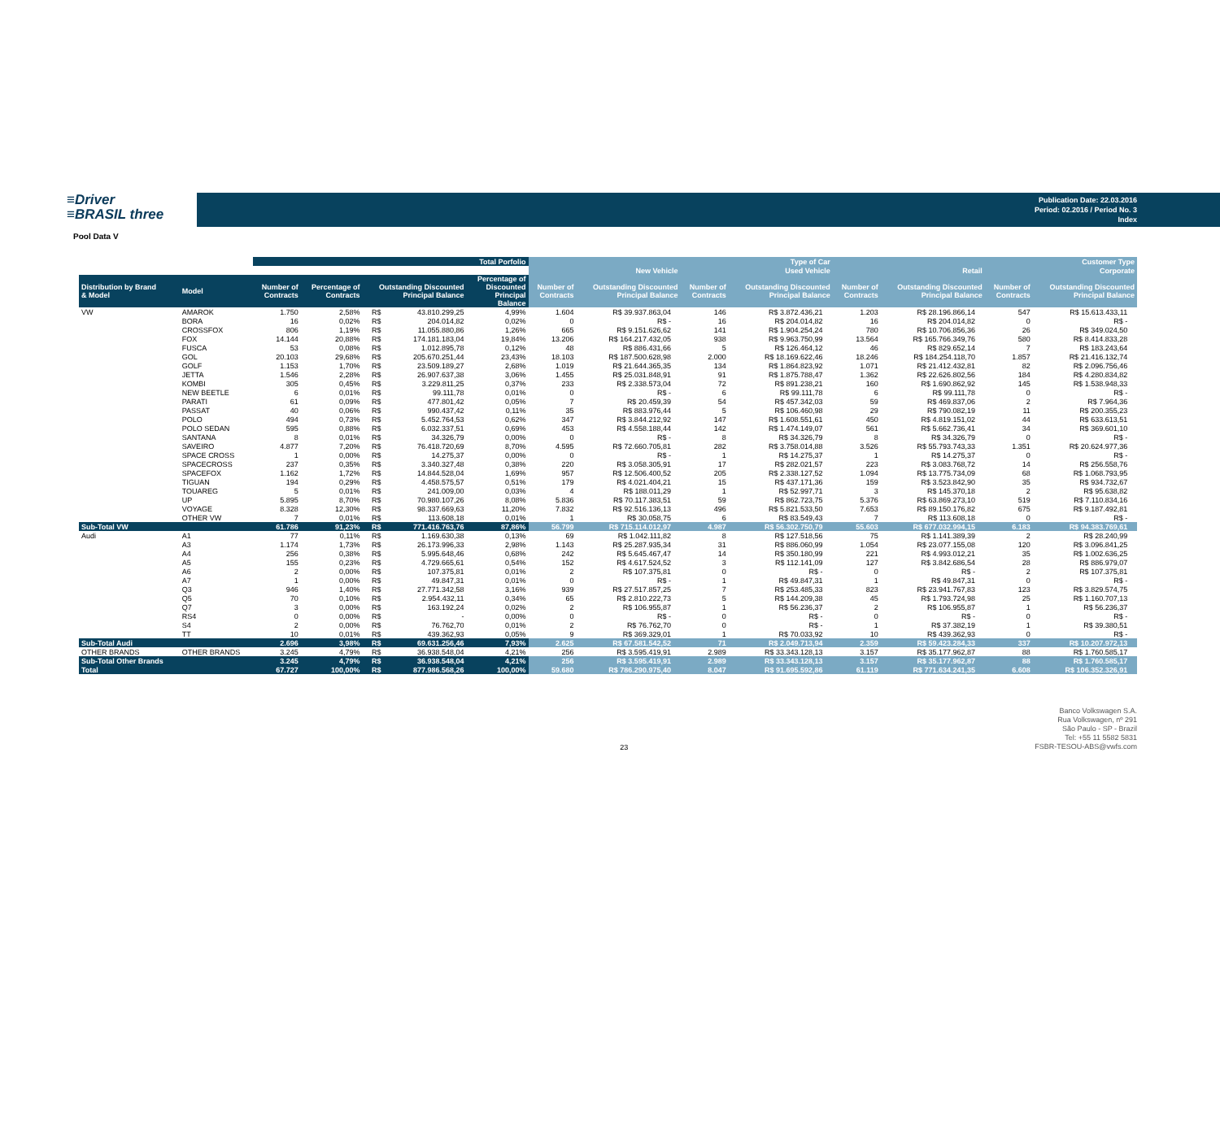≡Driver
≡BRASIL three
Publication Date: 22.03.2016
Period: 02.2016 / Period No. 3
Index
Pool Data V
| | | Total Porfolio | | | | | Type of Car | | | | | | Customer Type | | | | | |
| --- | --- | --- | --- | --- | --- | --- | --- | --- | --- | --- | --- | --- | --- | --- | --- | --- | --- | --- |
| | | | | | | | New Vehicle | | | Used Vehicle | | | Retail | | | Corporate | | |
| Distribution by Brand & Model | Model | Number of Contracts | Percentage of Contracts | Outstanding Discounted Principal Balance | | Percentage of Discounted Principal Balance | Number of Contracts | Outstanding Discounted Principal Balance | | Number of Contracts | Outstanding Discounted Principal Balance | | Number of Contracts | Outstanding Discounted Principal Balance | | Number of Contracts | Outstanding Discounted Principal Balance | |
| VW | AMAROK | 1.750 | 2,58% | R$ | 43.810.299,25 | 4,99% | 1.604 | R$ 39.937.863,04 | | 146 | R$ 3.872.436,21 | | 1.203 | R$ 28.196.866,14 | | 547 | R$ 15.613.433,11 | |
| | BORA | 16 | 0,02% | R$ | 204.014,82 | 0,02% | 0 | R$ - | | 16 | R$ 204.014,82 | | 16 | R$ 204.014,82 | | 0 | R$ - | |
| | CROSSFOX | 806 | 1,19% | R$ | 11.055.880,86 | 1,26% | 665 | R$ 9.151.626,62 | | 141 | R$ 1.904.254,24 | | 780 | R$ 10.706.856,36 | | 26 | R$ 349.024,50 | |
| | FOX | 14.144 | 20,88% | R$ | 174.181.183,04 | 19,84% | 13.206 | R$ 164.217.432,05 | | 938 | R$ 9.963.750,99 | | 13.564 | R$ 165.766.349,76 | | 580 | R$ 8.414.833,28 | |
| | FUSCA | 53 | 0,08% | R$ | 1.012.895,78 | 0,12% | 48 | R$ 886.431,66 | | 5 | R$ 126.464,12 | | 46 | R$ 829.652,14 | | 7 | R$ 183.243,64 | |
| | GOL | 20.103 | 29,68% | R$ | 205.670.251,44 | 23,43% | 18.103 | R$ 187.500.628,98 | | 2.000 | R$ 18.169.622,46 | | 18.246 | R$ 184.254.118,70 | | 1.857 | R$ 21.416.132,74 | |
| | GOLF | 1.153 | 1,70% | R$ | 23.509.189,27 | 2,68% | 1.019 | R$ 21.644.365,35 | | 134 | R$ 1.864.823,92 | | 1.071 | R$ 21.412.432,81 | | 82 | R$ 2.096.756,46 | |
| | JETTA | 1.546 | 2,28% | R$ | 26.907.637,38 | 3,06% | 1.455 | R$ 25.031.848,91 | | 91 | R$ 1.875.788,47 | | 1.362 | R$ 22.626.802,56 | | 184 | R$ 4.280.834,82 | |
| | KOMBI | 305 | 0,45% | R$ | 3.229.811,25 | 0,37% | 233 | R$ 2.338.573,04 | | 72 | R$ 891.238,21 | | 160 | R$ 1.690.862,92 | | 145 | R$ 1.538.948,33 | |
| | NEW BEETLE | 6 | 0,01% | R$ | 99.111,78 | 0,01% | 0 | R$ - | | 6 | R$ 99.111,78 | | 6 | R$ 99.111,78 | | 0 | R$ - | |
| | PARATI | 61 | 0,09% | R$ | 477.801,42 | 0,05% | 7 | R$ 20.459,39 | | 54 | R$ 457.342,03 | | 59 | R$ 469.837,06 | | 2 | R$ 7.964,36 | |
| | PASSAT | 40 | 0,06% | R$ | 990.437,42 | 0,11% | 35 | R$ 883.976,44 | | 5 | R$ 106.460,98 | | 29 | R$ 790.082,19 | | 11 | R$ 200.355,23 | |
| | POLO | 494 | 0,73% | R$ | 5.452.764,53 | 0,62% | 347 | R$ 3.844.212,92 | | 147 | R$ 1.608.551,61 | | 450 | R$ 4.819.151,02 | | 44 | R$ 633.613,51 | |
| | POLO SEDAN | 595 | 0,88% | R$ | 6.032.337,51 | 0,69% | 453 | R$ 4.558.188,44 | | 142 | R$ 1.474.149,07 | | 561 | R$ 5.662.736,41 | | 34 | R$ 369.601,10 | |
| | SANTANA | 8 | 0,01% | R$ | 34.326,79 | 0,00% | 0 | R$ - | | 8 | R$ 34.326,79 | | 8 | R$ 34.326,79 | | 0 | R$ - | |
| | SAVEIRO | 4.877 | 7,20% | R$ | 76.418.720,69 | 8,70% | 4.595 | R$ 72.660.705,81 | | 282 | R$ 3.758.014,88 | | 3.526 | R$ 55.793.743,33 | | 1.351 | R$ 20.624.977,36 | |
| | SPACE CROSS | 1 | 0,00% | R$ | 14.275,37 | 0,00% | 0 | R$ - | | 1 | R$ 14.275,37 | | 1 | R$ 14.275,37 | | 0 | R$ - | |
| | SPACECROSS | 237 | 0,35% | R$ | 3.340.327,48 | 0,38% | 220 | R$ 3.058.305,91 | | 17 | R$ 282.021,57 | | 223 | R$ 3.083.768,72 | | 14 | R$ 256.558,76 | |
| | SPACEFOX | 1.162 | 1,72% | R$ | 14.844.528,04 | 1,69% | 957 | R$ 12.506.400,52 | | 205 | R$ 2.338.127,52 | | 1.094 | R$ 13.775.734,09 | | 68 | R$ 1.068.793,95 | |
| | TIGUAN | 194 | 0,29% | R$ | 4.458.575,57 | 0,51% | 179 | R$ 4.021.404,21 | | 15 | R$ 437.171,36 | | 159 | R$ 3.523.842,90 | | 35 | R$ 934.732,67 | |
| | TOUAREG | 5 | 0,01% | R$ | 241.009,00 | 0,03% | 4 | R$ 188.011,29 | | 1 | R$ 52.997,71 | | 3 | R$ 145.370,18 | | 2 | R$ 95.638,82 | |
| | UP | 5.895 | 8,70% | R$ | 70.980.107,26 | 8,08% | 5.836 | R$ 70.117.383,51 | | 59 | R$ 862.723,75 | | 5.376 | R$ 63.869.273,10 | | 519 | R$ 7.110.834,16 | |
| | VOYAGE | 8.328 | 12,30% | R$ | 98.337.669,63 | 11,20% | 7.832 | R$ 92.516.136,13 | | 496 | R$ 5.821.533,50 | | 7.653 | R$ 89.150.176,82 | | 675 | R$ 9.187.492,81 | |
| | OTHER VW | 7 | 0,01% | R$ | 113.608,18 | 0,01% | 1 | R$ 30.058,75 | | 6 | R$ 83.549,43 | | 7 | R$ 113.608,18 | | 0 | R$ - | |
| Sub-Total VW | | 61.786 | 91,23% | R$ | 771.416.763,76 | 87,86% | 56.799 | R$ 715.114.012,97 | | 4.987 | R$ 56.302.750,79 | | 55.603 | R$ 677.032.994,15 | | 6.183 | R$ 94.383.769,61 | |
| Audi | A1 | 77 | 0,11% | R$ | 1.169.630,38 | 0,13% | 69 | R$ 1.042.111,82 | | 8 | R$ 127.518,56 | | 75 | R$ 1.141.389,39 | | 2 | R$ 28.240,99 | |
| | A3 | 1.174 | 1,73% | R$ | 26.173.996,33 | 2,98% | 1.143 | R$ 25.287.935,34 | | 31 | R$ 886.060,99 | | 1.054 | R$ 23.077.155,08 | | 120 | R$ 3.096.841,25 | |
| | A4 | 256 | 0,38% | R$ | 5.995.648,46 | 0,68% | 242 | R$ 5.645.467,47 | | 14 | R$ 350.180,99 | | 221 | R$ 4.993.012,21 | | 35 | R$ 1.002.636,25 | |
| | A5 | 155 | 0,23% | R$ | 4.729.665,61 | 0,54% | 152 | R$ 4.617.524,52 | | 3 | R$ 112.141,09 | | 127 | R$ 3.842.686,54 | | 28 | R$ 886.979,07 | |
| | A6 | 2 | 0,00% | R$ | 107.375,81 | 0,01% | 2 | R$ 107.375,81 | | 0 | R$ - | | 0 | R$ - | | 2 | R$ 107.375,81 | |
| | A7 | 1 | 0,00% | R$ | 49.847,31 | 0,01% | 0 | R$ - | | 1 | R$ 49.847,31 | | 1 | R$ 49.847,31 | | 0 | R$ - | |
| | Q3 | 946 | 1,40% | R$ | 27.771.342,58 | 3,16% | 939 | R$ 27.517.857,25 | | 7 | R$ 253.485,33 | | 823 | R$ 23.941.767,83 | | 123 | R$ 3.829.574,75 | |
| | Q5 | 70 | 0,10% | R$ | 2.954.432,11 | 0,34% | 65 | R$ 2.810.222,73 | | 5 | R$ 144.209,38 | | 45 | R$ 1.793.724,98 | | 25 | R$ 1.160.707,13 | |
| | Q7 | 3 | 0,00% | R$ | 163.192,24 | 0,02% | 2 | R$ 106.955,87 | | 1 | R$ 56.236,37 | | 2 | R$ 106.955,87 | | 1 | R$ 56.236,37 | |
| | RS4 | 0 | 0,00% | R$ | - | 0,00% | 0 | R$ - | | 0 | R$ - | | 0 | R$ - | | 0 | R$ - | |
| | S4 | 2 | 0,00% | R$ | 76.762,70 | 0,01% | 2 | R$ 76.762,70 | | 0 | R$ - | | 1 | R$ 37.382,19 | | 1 | R$ 39.380,51 | |
| | TT | 10 | 0,01% | R$ | 439.362,93 | 0,05% | 9 | R$ 369.329,01 | | 1 | R$ 70.033,92 | | 10 | R$ 439.362,93 | | 0 | R$ - | |
| Sub-Total Audi | | 2.696 | 3,98% | R$ | 69.631.256,46 | 7,93% | 2.625 | R$ 67.581.542,52 | | 71 | R$ 2.049.713,94 | | 2.359 | R$ 59.423.284,33 | | 337 | R$ 10.207.972,13 | |
| OTHER BRANDS | OTHER BRANDS | 3.245 | 4,79% | R$ | 36.938.548,04 | 4,21% | 256 | R$ 3.595.419,91 | | 2.989 | R$ 33.343.128,13 | | 3.157 | R$ 35.177.962,87 | | 88 | R$ 1.760.585,17 | |
| Sub-Total Other Brands | | 3.245 | 4,79% | R$ | 36.938.548,04 | 4,21% | 256 | R$ 3.595.419,91 | | 2.989 | R$ 33.343.128,13 | | 3.157 | R$ 35.177.962,87 | | 88 | R$ 1.760.585,17 | |
| Total | | 67.727 | 100,00% | R$ | 877.986.568,26 | 100,00% | 59.680 | R$ 786.290.975,40 | | 8.047 | R$ 91.695.592,86 | | 61.119 | R$ 771.634.241,35 | | 6.608 | R$ 106.352.326,91 | |
23
Banco Volkswagen S.A.
Rua Volkswagen, nº 291
São Paulo - SP - Brazil
Tel: +55 11 5582 5831
FSBR-TESOU-ABS@vwfs.com